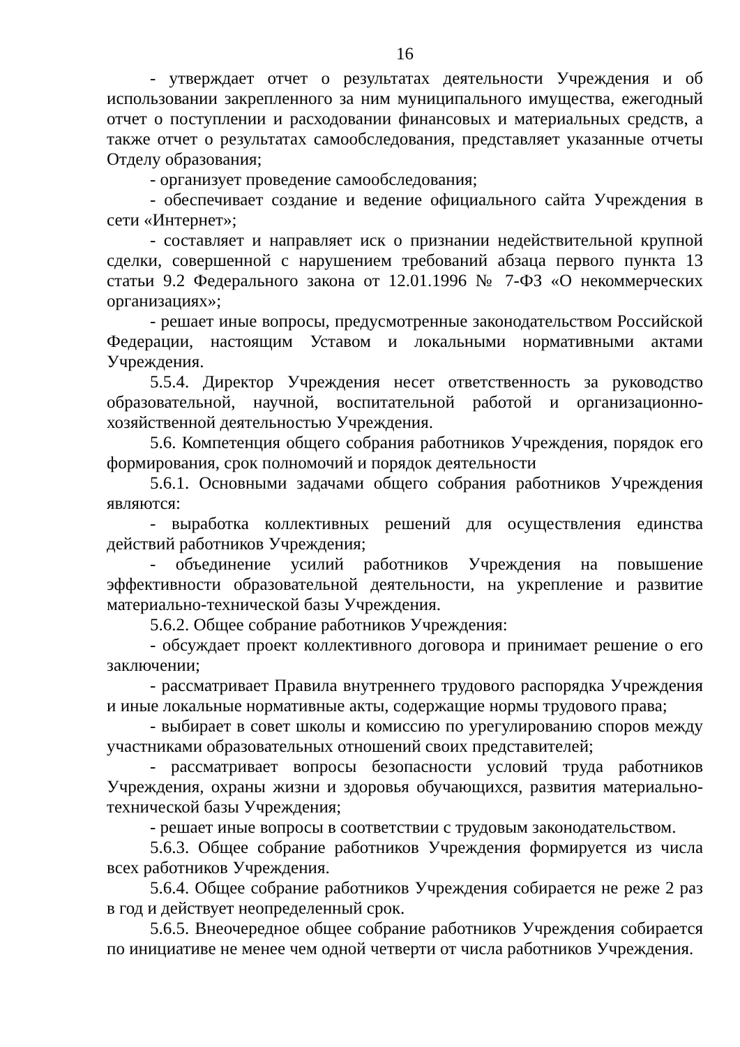16
- утверждает отчет о результатах деятельности Учреждения и об использовании закрепленного за ним муниципального имущества, ежегодный отчет о поступлении и расходовании финансовых и материальных средств, а также отчет о результатах самообследования, представляет указанные отчеты Отделу образования;
- организует проведение самообследования;
- обеспечивает создание и ведение официального сайта Учреждения в сети «Интернет»;
- составляет и направляет иск о признании недействительной крупной сделки, совершенной с нарушением требований абзаца первого пункта 13 статьи 9.2 Федерального закона от 12.01.1996 № 7-ФЗ «О некоммерческих организациях»;
- решает иные вопросы, предусмотренные законодательством Российской Федерации, настоящим Уставом и локальными нормативными актами Учреждения.
5.5.4. Директор Учреждения несет ответственность за руководство образовательной, научной, воспитательной работой и организационно-хозяйственной деятельностью Учреждения.
5.6. Компетенция общего собрания работников Учреждения, порядок его формирования, срок полномочий и порядок деятельности
5.6.1. Основными задачами общего собрания работников Учреждения являются:
- выработка коллективных решений для осуществления единства действий работников Учреждения;
- объединение усилий работников Учреждения на повышение эффективности образовательной деятельности, на укрепление и развитие материально-технической базы Учреждения.
5.6.2. Общее собрание работников Учреждения:
- обсуждает проект коллективного договора и принимает решение о его заключении;
- рассматривает Правила внутреннего трудового распорядка Учреждения и иные локальные нормативные акты, содержащие нормы трудового права;
- выбирает в совет школы и комиссию по урегулированию споров между участниками образовательных отношений своих представителей;
- рассматривает вопросы безопасности условий труда работников Учреждения, охраны жизни и здоровья обучающихся, развития материально-технической базы Учреждения;
- решает иные вопросы в соответствии с трудовым законодательством.
5.6.3. Общее собрание работников Учреждения формируется из числа всех работников Учреждения.
5.6.4. Общее собрание работников Учреждения собирается не реже 2 раз в год и действует неопределенный срок.
5.6.5. Внеочередное общее собрание работников Учреждения собирается по инициативе не менее чем одной четверти от числа работников Учреждения.